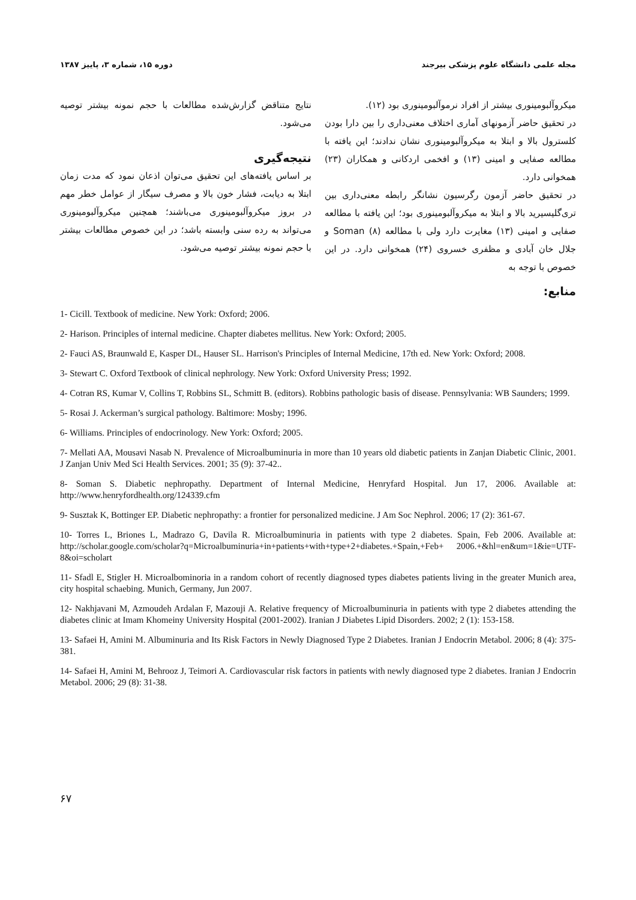مجله علمی دانشگاه علوم پزشکی بیرجند دوره ۱۵، شماره ۳، پاییز ۱۳۸۷
میکروآلبومینوری بیشتر از افراد نرموآلبومینوری بود (۱۲).
در تحقیق حاضر آزمونهای آماری اختلاف معنی‌داری را بین دارا بودن کلسترول بالا و ابتلا به میکروآلبومینوری نشان ندادند؛ این یافته با مطالعه صفایی و امینی (۱۳) و افخمی اردکانی و همکاران (۲۳) همخوانی دارد.
در تحقیق حاضر آزمون رگرسیون نشانگر رابطه معنی‌داری بین تری‌گلیسیرید بالا و ابتلا به میکروآلبومینوری بود؛ این یافته با مطالعه صفایی و امینی (۱۳) مغایرت دارد ولی با مطالعه Soman (۸) و جلال خان آبادی و مظفری خسروی (۲۴) همخوانی دارد. در این خصوص با توجه به
نتایج متناقض گزارش‌شده مطالعات با حجم نمونه بیشتر توصیه می‌شود.
نتیجه‌گیری
بر اساس یافته‌های این تحقیق می‌توان اذعان نمود که مدت زمان ابتلا به دیابت، فشار خون بالا و مصرف سیگار از عوامل خطر مهم در بروز میکروآلبومینوری می‌باشند؛ همچنین میکروآلبومینوری می‌تواند به رده سنی وابسته باشد؛ در این خصوص مطالعات بیشتر با حجم نمونه بیشتر توصیه می‌شود.
منابع:
1- Cicill. Textbook of medicine. New York: Oxford; 2006.
2- Harison. Principles of internal medicine. Chapter diabetes mellitus. New York: Oxford; 2005.
2- Fauci AS, Braunwald E, Kasper DL, Hauser SL. Harrison's Principles of Internal Medicine, 17th ed. New York: Oxford; 2008.
3- Stewart C. Oxford Textbook of clinical nephrology. New York: Oxford University Press; 1992.
4- Cotran RS, Kumar V, Collins T, Robbins SL, Schmitt B. (editors). Robbins pathologic basis of disease. Pennsylvania: WB Saunders; 1999.
5- Rosai J. Ackerman’s surgical pathology. Baltimore: Mosby; 1996.
6- Williams. Principles of endocrinology. New York: Oxford; 2005.
7- Mellati AA, Mousavi Nasab N. Prevalence of Microalbuminuria in more than 10 years old diabetic patients in Zanjan Diabetic Clinic, 2001. J Zanjan Univ Med Sci Health Services. 2001; 35 (9): 37-42..
8- Soman S. Diabetic nephropathy. Department of Internal Medicine, Henryfard Hospital. Jun 17, 2006. Available at: http://www.henryfordhealth.org/124339.cfm
9- Susztak K, Bottinger EP. Diabetic nephropathy: a frontier for personalized medicine. J Am Soc Nephrol. 2006; 17 (2): 361-67.
10- Torres L, Briones L, Madrazo G, Davila R. Microalbuminuria in patients with type 2 diabetes. Spain, Feb 2006. Available at: http://scholar.google.com/scholar?q=Microalbuminuria+in+patients+with+type+2+diabetes.+Spain,+Feb+ 2006.+&hl=en&um=1&ie=UTF-8&oi=scholart
11- Sfadl E, Stigler H. Microalbominoria in a random cohort of recently diagnosed types diabetes patients living in the greater Munich area, city hospital schaebing. Munich, Germany, Jun 2007.
12- Nakhjavani M, Azmoudeh Ardalan F, Mazouji A. Relative frequency of Microalbuminuria in patients with type 2 diabetes attending the diabetes clinic at Imam Khomeiny University Hospital (2001-2002). Iranian J Diabetes Lipid Disorders. 2002; 2 (1): 153-158.
13- Safaei H, Amini M. Albuminuria and Its Risk Factors in Newly Diagnosed Type 2 Diabetes. Iranian J Endocrin Metabol. 2006; 8 (4): 375-381.
14- Safaei H, Amini M, Behrooz J, Teimori A. Cardiovascular risk factors in patients with newly diagnosed type 2 diabetes. Iranian J Endocrin Metabol. 2006; 29 (8): 31-38.
۶۷